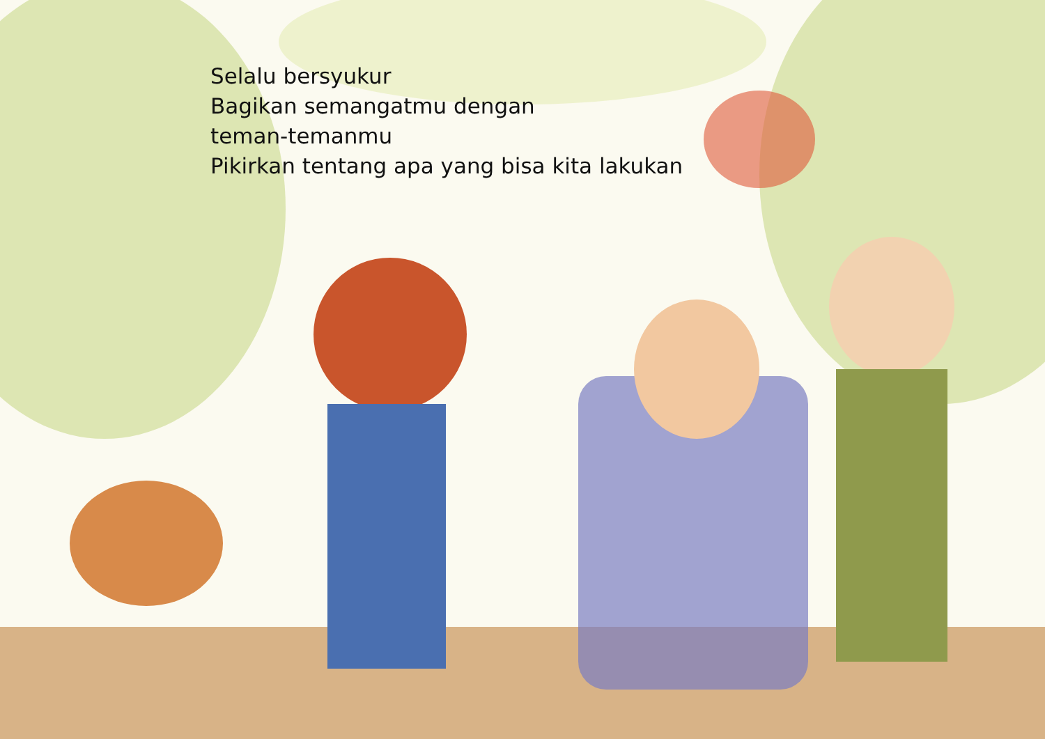Selalu bersyukur
Bagikan semangatmu dengan
teman-temanmu
Pikirkan tentang apa yang bisa kita lakukan